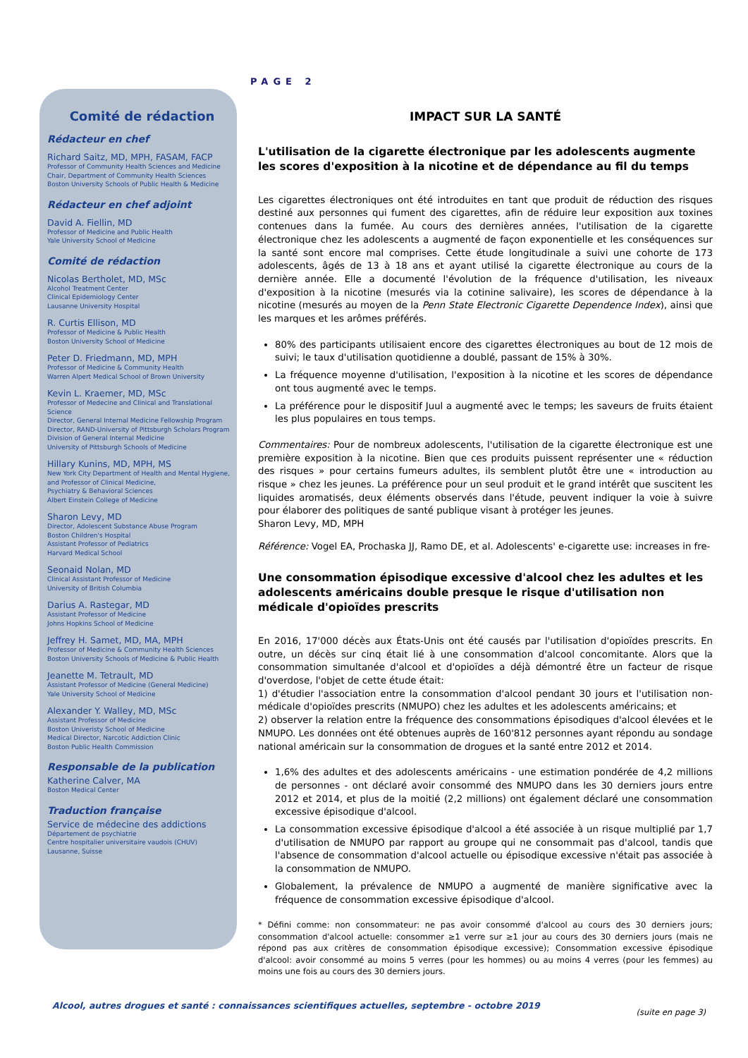PAGE 2
Comité de rédaction
Rédacteur en chef
Richard Saitz, MD, MPH, FASAM, FACP
Professor of Community Health Sciences and Medicine
Chair, Department of Community Health Sciences
Boston University Schools of Public Health & Medicine
Rédacteur en chef adjoint
David A. Fiellin, MD
Professor of Medicine and Public Health
Yale University School of Medicine
Comité de rédaction
Nicolas Bertholet, MD, MSc
Alcohol Treatment Center
Clinical Epidemiology Center
Lausanne University Hospital
R. Curtis Ellison, MD
Professor of Medicine & Public Health
Boston University School of Medicine
Peter D. Friedmann, MD, MPH
Professor of Medicine & Community Health
Warren Alpert Medical School of Brown University
Kevin L. Kraemer, MD, MSc
Professor of Medecine and Clinical and Translational Science
Director, General Internal Medicine Fellowship Program
Director, RAND-University of Pittsburgh Scholars Program
Division of General Internal Medicine
University of Pittsburgh Schools of Medicine
Hillary Kunins, MD, MPH, MS
New York City Department of Health and Mental Hygiene,
and Professor of Clinical Medicine,
Psychiatry & Behavioral Sciences
Albert Einstein College of Medicine
Sharon Levy, MD
Director, Adolescent Substance Abuse Program
Boston Children's Hospital
Assistant Professor of Pediatrics
Harvard Medical School
Seonaid Nolan, MD
Clinical Assistant Professor of Medicine
University of British Columbia
Darius A. Rastegar, MD
Assistant Professor of Medicine
Johns Hopkins School of Medicine
Jeffrey H. Samet, MD, MA, MPH
Professor of Medicine & Community Health Sciences
Boston University Schools of Medicine & Public Health
Jeanette M. Tetrault, MD
Assistant Professor of Medicine (General Medicine)
Yale University School of Medicine
Alexander Y. Walley, MD, MSc
Assistant Professor of Medicine
Boston Univeristy School of Medicine
Medical Director, Narcotic Addiction Clinic
Boston Public Health Commission
Responsable de la publication
Katherine Calver, MA
Boston Medical Center
Traduction française
Service de médecine des addictions
Département de psychiatrie
Centre hospitalier universitaire vaudois (CHUV)
Lausanne, Suisse
IMPACT SUR LA SANTÉ
L'utilisation de la cigarette électronique par les adolescents augmente les scores d'exposition à la nicotine et de dépendance au fil du temps
Les cigarettes électroniques ont été introduites en tant que produit de réduction des risques destiné aux personnes qui fument des cigarettes, afin de réduire leur exposition aux toxines contenues dans la fumée. Au cours des dernières années, l'utilisation de la cigarette électronique chez les adolescents a augmenté de façon exponentielle et les conséquences sur la santé sont encore mal comprises. Cette étude longitudinale a suivi une cohorte de 173 adolescents, âgés de 13 à 18 ans et ayant utilisé la cigarette électronique au cours de la dernière année. Elle a documenté l'évolution de la fréquence d'utilisation, les niveaux d'exposition à la nicotine (mesurés via la cotinine salivaire), les scores de dépendance à la nicotine (mesurés au moyen de la Penn State Electronic Cigarette Dependence Index), ainsi que les marques et les arômes préférés.
80% des participants utilisaient encore des cigarettes électroniques au bout de 12 mois de suivi; le taux d'utilisation quotidienne a doublé, passant de 15% à 30%.
La fréquence moyenne d'utilisation, l'exposition à la nicotine et les scores de dépendance ont tous augmenté avec le temps.
La préférence pour le dispositif Juul a augmenté avec le temps; les saveurs de fruits étaient les plus populaires en tous temps.
Commentaires: Pour de nombreux adolescents, l'utilisation de la cigarette électronique est une première exposition à la nicotine. Bien que ces produits puissent représenter une « réduction des risques » pour certains fumeurs adultes, ils semblent plutôt être une « introduction au risque » chez les jeunes. La préférence pour un seul produit et le grand intérêt que suscitent les liquides aromatisés, deux éléments observés dans l'étude, peuvent indiquer la voie à suivre pour élaborer des politiques de santé publique visant à protéger les jeunes.
Sharon Levy, MD, MPH
Référence: Vogel EA, Prochaska JJ, Ramo DE, et al. Adolescents' e-cigarette use: increases in fre-
Une consommation épisodique excessive d'alcool chez les adultes et les adolescents américains double presque le risque d'utilisation non médicale d'opioïdes prescrits
En 2016, 17'000 décès aux États-Unis ont été causés par l'utilisation d'opioïdes prescrits. En outre, un décès sur cinq était lié à une consommation d'alcool concomitante. Alors que la consommation simultanée d'alcool et d'opioïdes a déjà démontré être un facteur de risque d'overdose, l'objet de cette étude était:
1) d'étudier l'association entre la consommation d'alcool pendant 30 jours et l'utilisation non-médicale d'opioïdes prescrits (NMUPO) chez les adultes et les adolescents américains; et
2) observer la relation entre la fréquence des consommations épisodiques d'alcool élevées et le NMUPO. Les données ont été obtenues auprès de 160'812 personnes ayant répondu au sondage national américain sur la consommation de drogues et la santé entre 2012 et 2014.
1,6% des adultes et des adolescents américains - une estimation pondérée de 4,2 millions de personnes - ont déclaré avoir consommé des NMUPO dans les 30 derniers jours entre 2012 et 2014, et plus de la moitié (2,2 millions) ont également déclaré une consommation excessive épisodique d'alcool.
La consommation excessive épisodique d'alcool a été associée à un risque multiplié par 1,7 d'utilisation de NMUPO par rapport au groupe qui ne consommait pas d'alcool, tandis que l'absence de consommation d'alcool actuelle ou épisodique excessive n'était pas associée à la consommation de NMUPO.
Globalement, la prévalence de NMUPO a augmenté de manière significative avec la fréquence de consommation excessive épisodique d'alcool.
* Défini comme: non consommateur: ne pas avoir consommé d'alcool au cours des 30 derniers jours; consommation d'alcool actuelle: consommer ≥1 verre sur ≥1 jour au cours des 30 derniers jours (mais ne répond pas aux critères de consommation épisodique excessive); Consommation excessive épisodique d'alcool: avoir consommé au moins 5 verres (pour les hommes) ou au moins 4 verres (pour les femmes) au moins une fois au cours des 30 derniers jours.
(suite en page 3)
Alcool, autres drogues et santé : connaissances scientifiques actuelles, septembre - octobre 2019